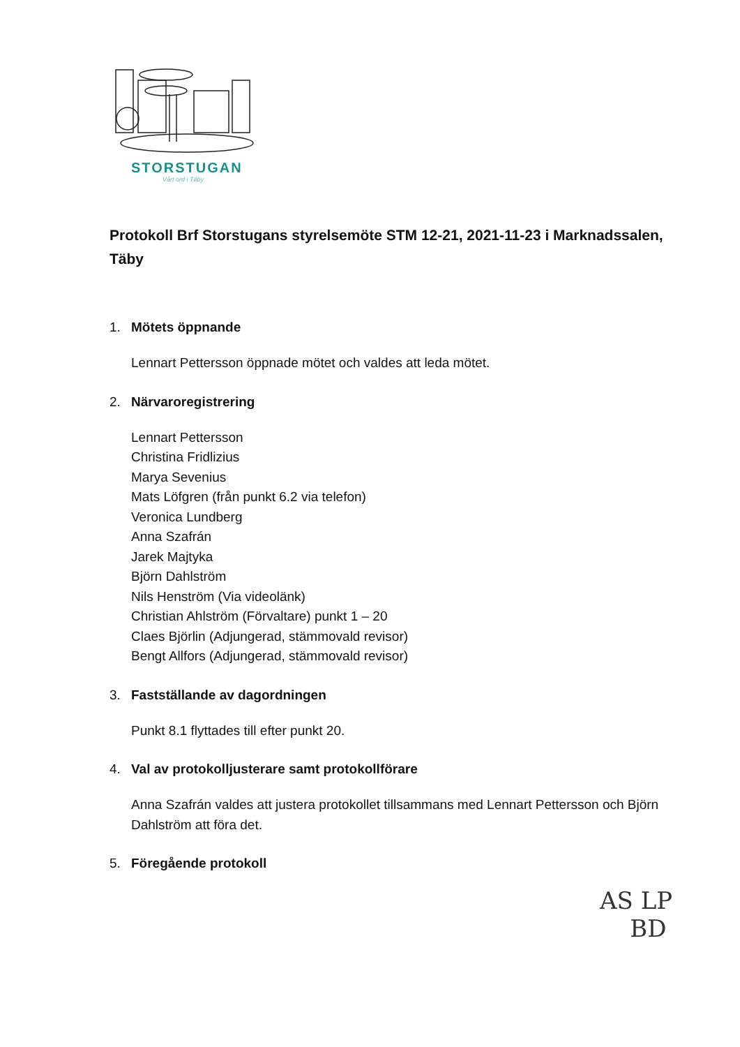STORSTUGAN
Vårt ord i Täby
Protokoll Brf Storstugans styrelsemöte STM 12-21, 2021-11-23 i Marknadssalen, Täby
1. Mötets öppnande
Lennart Pettersson öppnade mötet och valdes att leda mötet.
2. Närvaroregistrering
Lennart Pettersson
Christina Fridlizius
Marya Sevenius
Mats Löfgren (från punkt 6.2 via telefon)
Veronica Lundberg
Anna Szafrán
Jarek Majtyka
Björn Dahlström
Nils Henström (Via videolänk)
Christian Ahlström (Förvaltare) punkt 1 – 20
Claes Björlin (Adjungerad, stämmovald revisor)
Bengt Allfors (Adjungerad, stämmovald revisor)
3. Fastställande av dagordningen
Punkt 8.1 flyttades till efter punkt 20.
4. Val av protokolljusterare samt protokollförare
Anna Szafrán valdes att justera protokollet tillsammans med Lennart Pettersson och Björn Dahlström att föra det.
5. Föregående protokoll
AS LP
BD